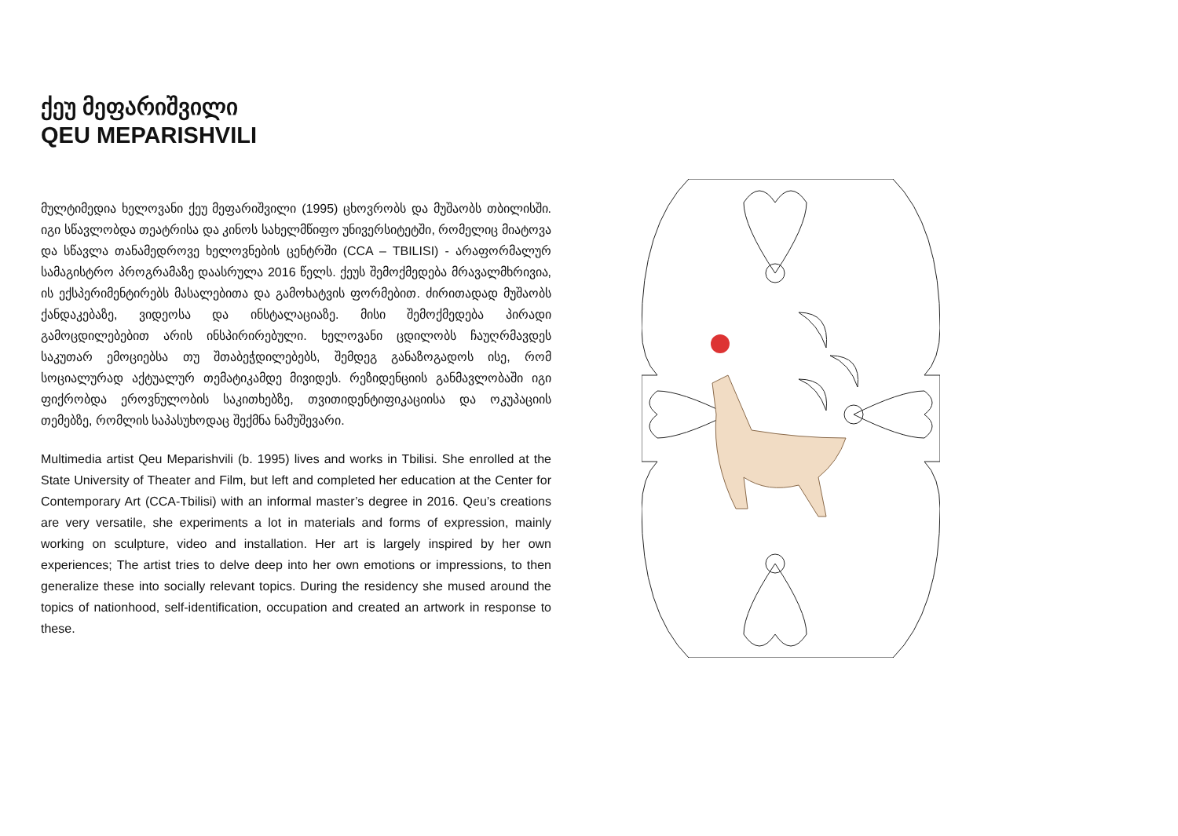ქეუ მეფარიშვილი
QEU MEPARISHVILI
მულტიმედია ხელოვანი ქეუ მეფარიშვილი (1995) ცხოვრობს და მუშაობს თბილისში. იგი სწავლობდა თეატრისა და კინოს სახელმწიფო უნივერსიტეტში, რომელიც მიატოვა და სწავლა თანამედროვე ხელოვნების ცენტრში (CCA – TBILISI) - არაფორმალურ სამაგისტრო პროგრამაზე დაასრულა 2016 წელს. ქეუს შემოქმედება მრავალმხრივია, ის ექსპერიმენტირებს მასალებითა და გამოხატვის ფორმებით. ძირითადად მუშაობს ქანდაკებაზე, ვიდეოსა და ინსტალაციაზე. მისი შემოქმედება პირადი გამოცდილებებით არის ინსპირირებული. ხელოვანი ცდილობს ჩაუღრმავდეს საკუთარ ემოციებსა თუ შთაბეჭდილებებს, შემდეგ განაზოგადოს ისე, რომ სოციალურად აქტუალურ თემატიკამდე მივიდეს. რეზიდენციის განმავლობაში იგი ფიქრობდა ეროვნულობის საკითხებზე, თვითიდენტიფიკაციისა და ოკუპაციის თემებზე, რომლის საპასუხოდაც შექმნა ნამუშევარი.
Multimedia artist Qeu Meparishvili (b. 1995) lives and works in Tbilisi. She enrolled at the State University of Theater and Film, but left and completed her education at the Center for Contemporary Art (CCA-Tbilisi) with an informal master’s degree in 2016. Qeu’s creations are very versatile, she experiments a lot in materials and forms of expression, mainly working on sculpture, video and installation. Her art is largely inspired by her own experiences; The artist tries to delve deep into her own emotions or impressions, to then generalize these into socially relevant topics. During the residency she mused around the topics of nationhood, self-identification, occupation and created an artwork in response to these.